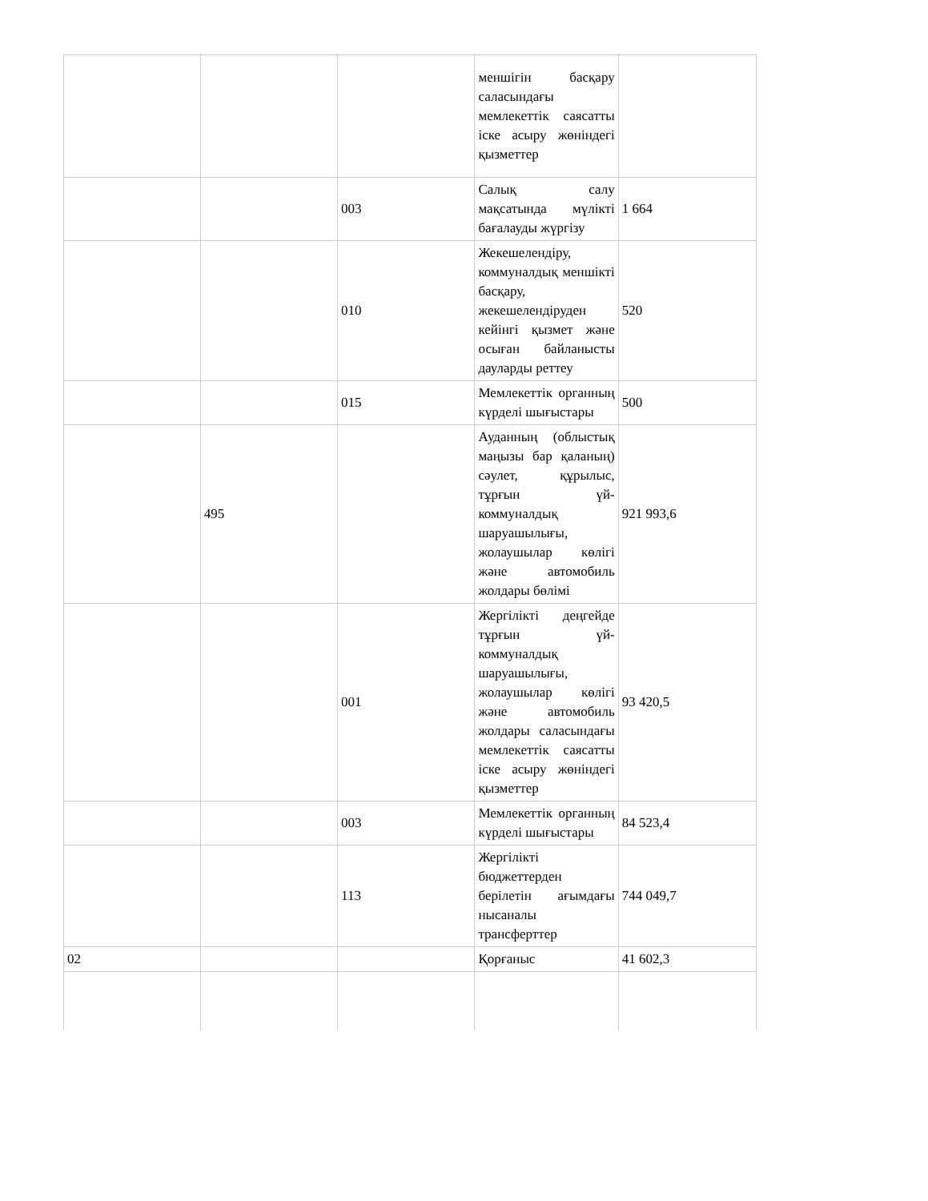| | | | меншігін басқару саласындағы мемлекеттік саясатты іске асыру жөніндегі қызметтер | |
| | | 003 | Салық салу мақсатында мүлікті бағалауды жүргізу | 1 664 |
| | | 010 | Жекешелендіру, коммуналдық меншікті басқару, жекешелендіруден кейінгі қызмет және осыған байланысты дауларды реттеу | 520 |
| | | 015 | Мемлекеттік органның күрделі шығыстары | 500 |
| | 495 | | Ауданның (облыстық маңызы бар қаланың) сәулет, құрылыс, тұрғын үй-коммуналдық шаруашылығы, жолаушылар көлігі және автомобиль жолдары бөлімі | 921 993,6 |
| | | 001 | Жергілікті деңгейде тұрғын үй-коммуналдық шаруашылығы, жолаушылар көлігі және автомобиль жолдары саласындағы мемлекеттік саясатты іске асыру жөніндегі қызметтер | 93 420,5 |
| | | 003 | Мемлекеттік органның күрделі шығыстары | 84 523,4 |
| | | 113 | Жергілікті бюджеттерден берілетін ағымдағы нысаналы трансферттер | 744 049,7 |
| 02 | | | Қорғаныс | 41 602,3 |